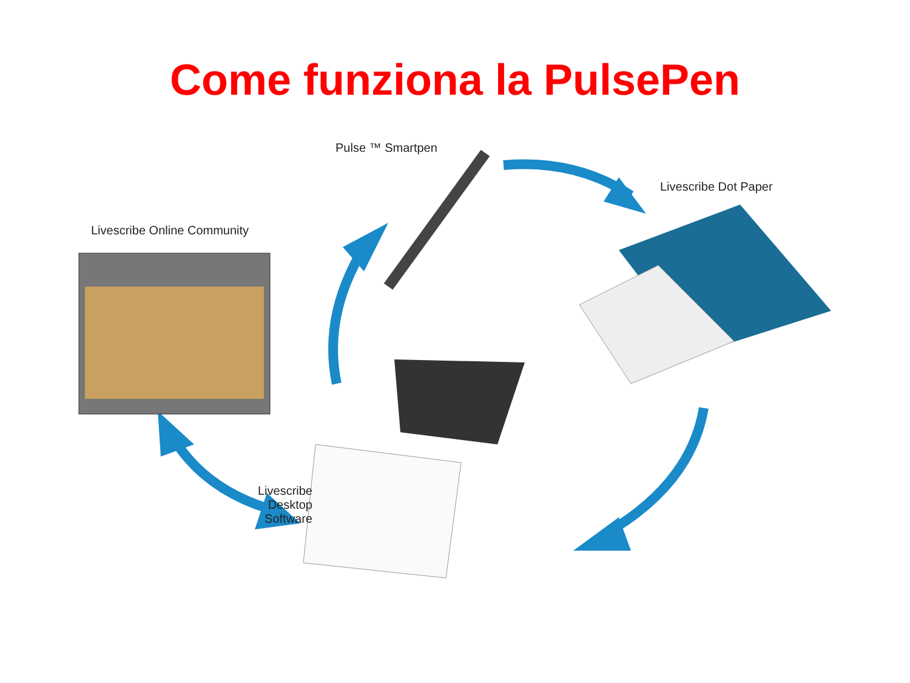Come funziona la PulsePen
Pulse ™ Smartpen
Livescribe Dot Paper
Livescribe Online Community
Livescribe
Desktop Software